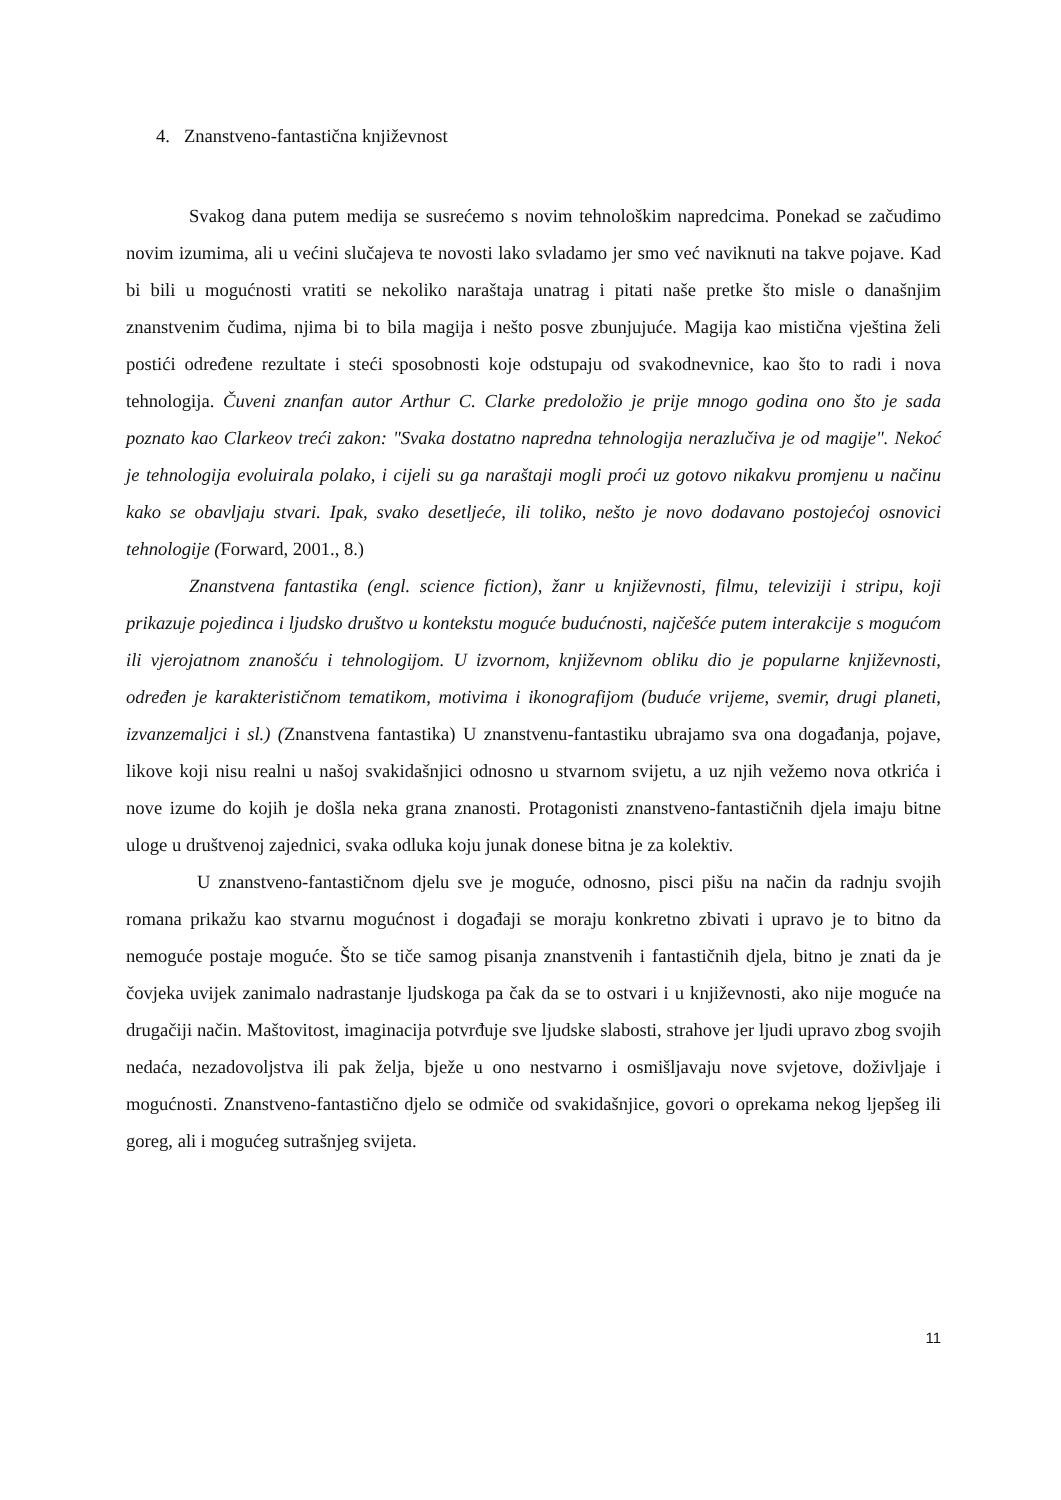4. Znanstveno-fantastična književnost
Svakog dana putem medija se susrećemo s novim tehnološkim napredcima. Ponekad se začudimo novim izumima, ali u većini slučajeva te novosti lako svladamo jer smo već naviknuti na takve pojave. Kad bi bili u mogućnosti vratiti se nekoliko naraštaja unatrag i pitati naše pretke što misle o današnjim znanstvenim čudima, njima bi to bila magija i nešto posve zbunjujuće. Magija kao mistična vještina želi postići određene rezultate i steći sposobnosti koje odstupaju od svakodnevnice, kao što to radi i nova tehnologija. Čuveni znanfan autor Arthur C. Clarke predoložio je prije mnogo godina ono što je sada poznato kao Clarkeov treći zakon: "Svaka dostatno napredna tehnologija nerazlučiva je od magije". Nekoć je tehnologija evoluirala polako, i cijeli su ga naraštaji mogli proći uz gotovo nikakvu promjenu u načinu kako se obavljaju stvari. Ipak, svako desetljeće, ili toliko, nešto je novo dodavano postojećoj osnovici tehnologije (Forward, 2001., 8.)
Znanstvena fantastika (engl. science fiction), žanr u književnosti, filmu, televiziji i stripu, koji prikazuje pojedinca i ljudsko društvo u kontekstu moguće budućnosti, najčešće putem interakcije s mogućom ili vjerojatnom znanošću i tehnologijom. U izvornom, književnom obliku dio je popularne književnosti, određen je karakterističnom tematikom, motivima i ikonografijom (buduće vrijeme, svemir, drugi planeti, izvanzemaljci i sl.) (Znanstvena fantastika) U znanstvenu-fantastiku ubrajamo sva ona događanja, pojave, likove koji nisu realni u našoj svakidašnjici odnosno u stvarnom svijetu, a uz njih vežemo nova otkrića i nove izume do kojih je došla neka grana znanosti. Protagonisti znanstveno-fantastičnih djela imaju bitne uloge u društvenoj zajednici, svaka odluka koju junak donese bitna je za kolektiv.
U znanstveno-fantastičnom djelu sve je moguće, odnosno, pisci pišu na način da radnju svojih romana prikažu kao stvarnu mogućnost i događaji se moraju konkretno zbivati i upravo je to bitno da nemoguće postaje moguće. Što se tiče samog pisanja znanstvenih i fantastičnih djela, bitno je znati da je čovjeka uvijek zanimalo nadrastanje ljudskoga pa čak da se to ostvari i u književnosti, ako nije moguće na drugačiji način. Maštovitost, imaginacija potvrđuje sve ljudske slabosti, strahove jer ljudi upravo zbog svojih nedaća, nezadovoljstva ili pak želja, bježe u ono nestvarno i osmišljavaju nove svjetove, doživljaje i mogućnosti. Znanstveno-fantastično djelo se odmiče od svakidašnjice, govori o oprekama nekog ljepšeg ili goreg, ali i mogućeg sutrašnjeg svijeta.
11